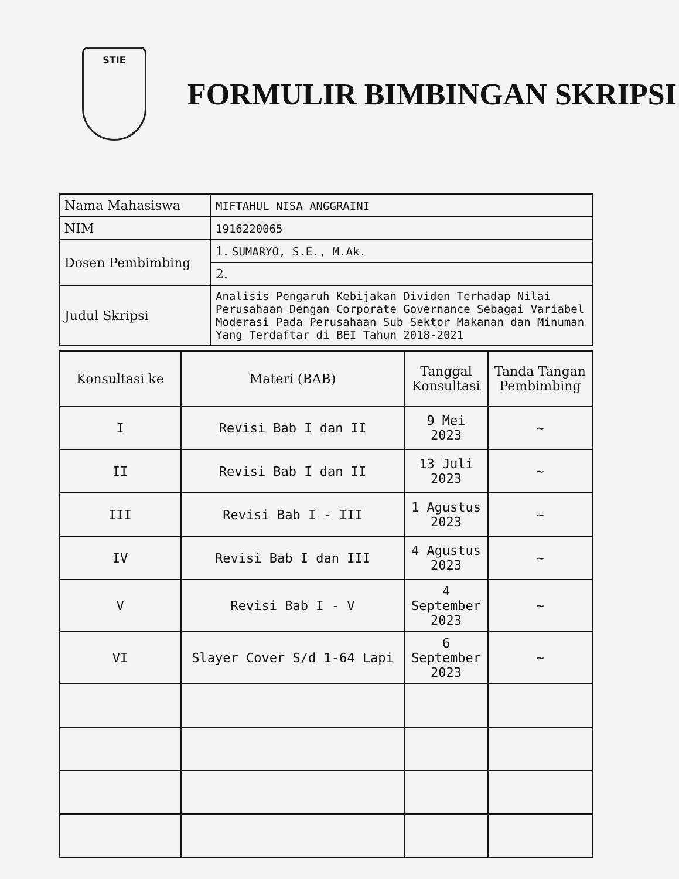STIE
FORMULIR BIMBINGAN SKRIPSI
| Nama Mahasiswa | MIFTAHUL NISA ANGGRAINI |
| NIM | 1916220065 |
| Dosen Pembimbing | 1. SUMARYO, S.E., M.Ak. |
| | 2. |
| Judul Skripsi | Analisis Pengaruh Kebijakan Dividen Terhadap Nilai Perusahaan Dengan Corporate Governance Sebagai Variabel Moderasi Pada Perusahaan Sub Sektor Makanan dan Minuman Yang Terdaftar di BEI Tahun 2018-2021 |
| Konsultasi ke | Materi (BAB) | Tanggal Konsultasi | Tanda Tangan Pembimbing |
| --- | --- | --- | --- |
| I | Revisi Bab I dan II | 9 Mei 2023 | ~ |
| II | Revisi Bab I dan II | 13 Juli 2023 | ~ |
| III | Revisi Bab I - III | 1 Agustus 2023 | ~ |
| IV | Revisi Bab I dan III | 4 Agustus 2023 | ~ |
| V | Revisi Bab I - V | 4 September 2023 | ~ |
| VI | Slayer Cover S/d 1-64 Lapi | 6 September 2023 | ~ |